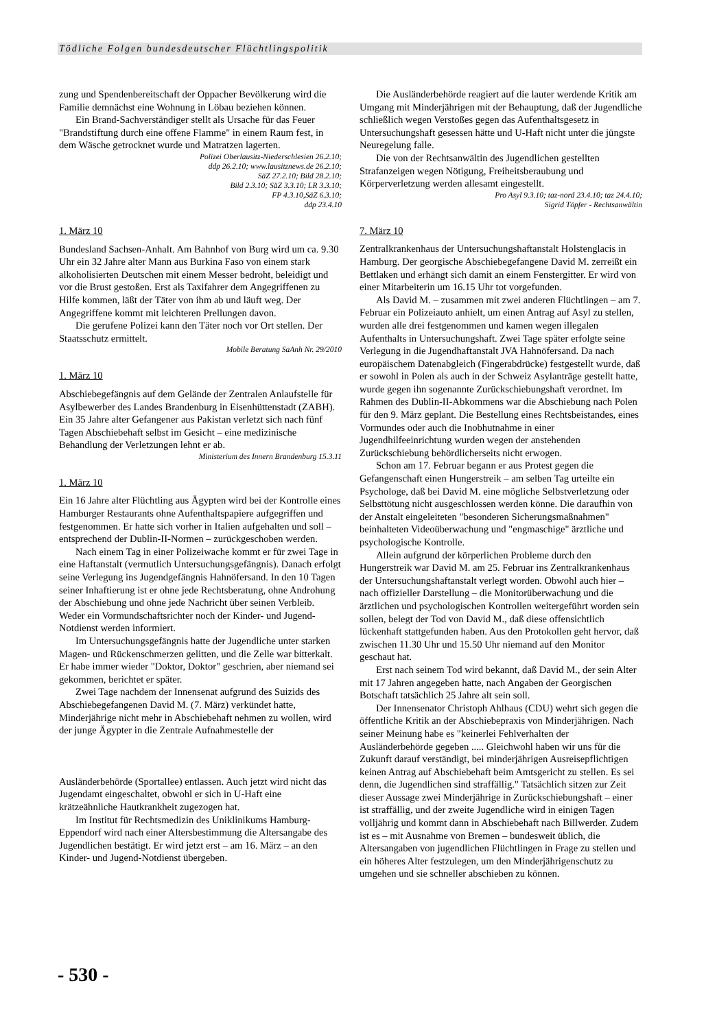Tödliche Folgen bundesdeutscher Flüchtlingspolitik
zung und Spendenbereitschaft der Oppacher Bevölkerung wird die Familie demnächst eine Wohnung in Löbau beziehen können.
Ein Brand-Sachverständiger stellt als Ursache für das Feuer "Brandstiftung durch eine offene Flamme" in einem Raum fest, in dem Wäsche getrocknet wurde und Matratzen lagerten.
Polizei Oberlausitz-Niederschlesien 26.2.10;
ddp 26.2.10; www.lausitznews.de 26.2.10;
SäZ 27.2.10; Bild 28.2.10;
Bild 2.3.10; SäZ 3.3.10; LR 3.3.10;
FP 4.3.10,SäZ 6.3.10;
ddp 23.4.10
1. März 10
Bundesland Sachsen-Anhalt. Am Bahnhof von Burg wird um ca. 9.30 Uhr ein 32 Jahre alter Mann aus Burkina Faso von einem stark alkoholisierten Deutschen mit einem Messer bedroht, beleidigt und vor die Brust gestoßen. Erst als Taxifahrer dem Angegriffenen zu Hilfe kommen, läßt der Täter von ihm ab und läuft weg. Der Angegriffene kommt mit leichteren Prellungen davon.
Die gerufene Polizei kann den Täter noch vor Ort stellen. Der Staatsschutz ermittelt.
Mobile Beratung SaAnh Nr. 29/2010
1. März 10
Abschiebegefängnis auf dem Gelände der Zentralen Anlaufstelle für Asylbewerber des Landes Brandenburg in Eisenhüttenstadt (ZABH). Ein 35 Jahre alter Gefangener aus Pakistan verletzt sich nach fünf Tagen Abschiebehaft selbst im Gesicht – eine medizinische Behandlung der Verletzungen lehnt er ab.
Ministerium des Innern Brandenburg 15.3.11
1. März 10
Ein 16 Jahre alter Flüchtling aus Ägypten wird bei der Kontrolle eines Hamburger Restaurants ohne Aufenthaltspapiere aufgegriffen und festgenommen. Er hatte sich vorher in Italien aufgehalten und soll – entsprechend der Dublin-II-Normen – zurückgeschoben werden.
Nach einem Tag in einer Polizeiwache kommt er für zwei Tage in eine Haftanstalt (vermutlich Untersuchungsgefängnis). Danach erfolgt seine Verlegung ins Jugendgefängnis Hahnöfersand. In den 10 Tagen seiner Inhaftierung ist er ohne jede Rechtsberatung, ohne Androhung der Abschiebung und ohne jede Nachricht über seinen Verbleib. Weder ein Vormundschaftsrichter noch der Kinder- und Jugend-Notdienst werden informiert.
Im Untersuchungsgefängnis hatte der Jugendliche unter starken Magen- und Rückenschmerzen gelitten, und die Zelle war bitterkalt. Er habe immer wieder "Doktor, Doktor" geschrien, aber niemand sei gekommen, berichtet er später.
Zwei Tage nachdem der Innensenat aufgrund des Suizids des Abschiebegefangenen David M. (7. März) verkündet hatte, Minderjährige nicht mehr in Abschiebehaft nehmen zu wollen, wird der junge Ägypter in die Zentrale Aufnahmestelle der
Ausländerbehörde (Sportallee) entlassen. Auch jetzt wird nicht das Jugendamt eingeschaltet, obwohl er sich in U-Haft eine krätzeähnliche Hautkrankheit zugezogen hat.
Im Institut für Rechtsmedizin des Uniklinikums Hamburg-Eppendorf wird nach einer Altersbestimmung die Altersangabe des Jugendlichen bestätigt. Er wird jetzt erst – am 16. März – an den Kinder- und Jugend-Notdienst übergeben.
Die Ausländerbehörde reagiert auf die lauter werdende Kritik am Umgang mit Minderjährigen mit der Behauptung, daß der Jugendliche schließlich wegen Verstoßes gegen das Aufenthaltsgesetz in Untersuchungshaft gesessen hätte und U-Haft nicht unter die jüngste Neuregelung falle.
Die von der Rechtsanwältin des Jugendlichen gestellten Strafanzeigen wegen Nötigung, Freiheitsberaubung und Körperverletzung werden allesamt eingestellt.
Pro Asyl 9.3.10; taz-nord 23.4.10; taz 24.4.10;
Sigrid Töpfer - Rechtsanwältin
7. März 10
Zentralkrankenhaus der Untersuchungshaftanstalt Holstenglacis in Hamburg. Der georgische Abschiebegefangene David M. zerreißt ein Bettlaken und erhängt sich damit an einem Fenstergitter. Er wird von einer Mitarbeiterin um 16.15 Uhr tot vorgefunden.
Als David M. – zusammen mit zwei anderen Flüchtlingen – am 7. Februar ein Polizeiauto anhielt, um einen Antrag auf Asyl zu stellen, wurden alle drei festgenommen und kamen wegen illegalen Aufenthalts in Untersuchungshaft. Zwei Tage später erfolgte seine Verlegung in die Jugendhaftanstalt JVA Hahnöfersand. Da nach europäischem Datenabgleich (Fingerabdrücke) festgestellt wurde, daß er sowohl in Polen als auch in der Schweiz Asylanträge gestellt hatte, wurde gegen ihn sogenannte Zurückschiebungshaft verordnet. Im Rahmen des Dublin-II-Abkommens war die Abschiebung nach Polen für den 9. März geplant. Die Bestellung eines Rechtsbeistandes, eines Vormundes oder auch die Inobhutnahme in einer Jugendhilfeeinrichtung wurden wegen der anstehenden Zurückschiebung behördlicherseits nicht erwogen.
Schon am 17. Februar begann er aus Protest gegen die Gefangenschaft einen Hungerstreik – am selben Tag urteilte ein Psychologe, daß bei David M. eine mögliche Selbstverletzung oder Selbsttötung nicht ausgeschlossen werden könne. Die daraufhin von der Anstalt eingeleiteten "besonderen Sicherungsmaßnahmen" beinhalteten Videoüberwachung und "engmaschige" ärztliche und psychologische Kontrolle.
Allein aufgrund der körperlichen Probleme durch den Hungerstreik war David M. am 25. Februar ins Zentralkrankenhaus der Untersuchungshaftanstalt verlegt worden. Obwohl auch hier – nach offizieller Darstellung – die Monitorüberwachung und die ärztlichen und psychologischen Kontrollen weitergeführt worden sein sollen, belegt der Tod von David M., daß diese offensichtlich lückenhaft stattgefunden haben. Aus den Protokollen geht hervor, daß zwischen 11.30 Uhr und 15.50 Uhr niemand auf den Monitor geschaut hat.
Erst nach seinem Tod wird bekannt, daß David M., der sein Alter mit 17 Jahren angegeben hatte, nach Angaben der Georgischen Botschaft tatsächlich 25 Jahre alt sein soll.
Der Innensenator Christoph Ahlhaus (CDU) wehrt sich gegen die öffentliche Kritik an der Abschiebepraxis von Minderjährigen. Nach seiner Meinung habe es "keinerlei Fehlverhalten der Ausländerbehörde gegeben ..... Gleichwohl haben wir uns für die Zukunft darauf verständigt, bei minderjährigen Ausreisepflichtigen keinen Antrag auf Abschiebehaft beim Amtsgericht zu stellen. Es sei denn, die Jugendlichen sind straffällig." Tatsächlich sitzen zur Zeit dieser Aussage zwei Minderjährige in Zurückschiebungshaft – einer ist straffällig, und der zweite Jugendliche wird in einigen Tagen volljährig und kommt dann in Abschiebehaft nach Billwerder. Zudem ist es – mit Ausnahme von Bremen – bundesweit üblich, die Altersangaben von jugendlichen Flüchtlingen in Frage zu stellen und ein höheres Alter festzulegen, um den Minderjährigenschutz zu umgehen und sie schneller abschieben zu können.
- 530 -